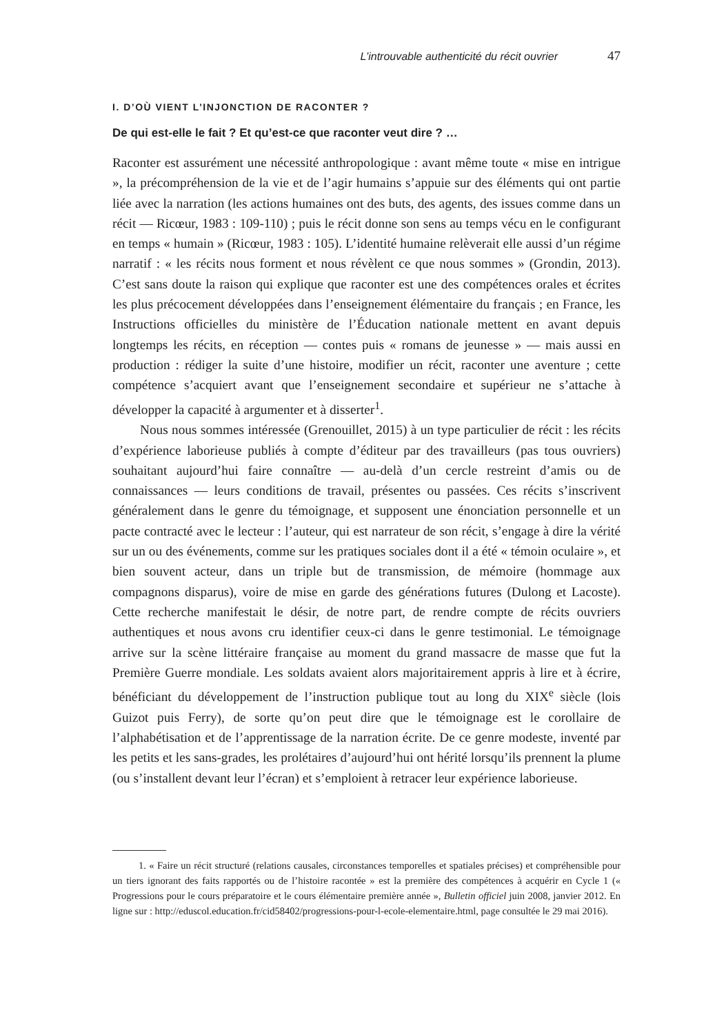L’introuvable authenticité du récit ouvrier 47
I. D’OÙ VIENT L’INJONCTION DE RACONTER ?
De qui est-elle le fait ? Et qu’est-ce que raconter veut dire ? …
Raconter est assurément une nécessité anthropologique : avant même toute « mise en intrigue », la précompréhension de la vie et de l’agir humains s’appuie sur des éléments qui ont partie liée avec la narration (les actions humaines ont des buts, des agents, des issues comme dans un récit — Ricœur, 1983 : 109-110) ; puis le récit donne son sens au temps vécu en le configurant en temps « humain » (Ricœur, 1983 : 105). L’identité humaine relèverait elle aussi d’un régime narratif : « les récits nous forment et nous révèlent ce que nous sommes » (Grondin, 2013). C’est sans doute la raison qui explique que raconter est une des compétences orales et écrites les plus précocement développées dans l’enseignement élémentaire du français ; en France, les Instructions officielles du ministère de l’Éducation nationale mettent en avant depuis longtemps les récits, en réception — contes puis « romans de jeunesse » — mais aussi en production : rédiger la suite d’une histoire, modifier un récit, raconter une aventure ; cette compétence s’acquiert avant que l’enseignement secondaire et supérieur ne s’attache à développer la capacité à argumenter et à disserter<sup>1</sup>.
Nous nous sommes intéressée (Grenouillet, 2015) à un type particulier de récit : les récits d’expérience laborieuse publiés à compte d’éditeur par des travailleurs (pas tous ouvriers) souhaitant aujourd’hui faire connaître — au-delà d’un cercle restreint d’amis ou de connaissances — leurs conditions de travail, présentes ou passées. Ces récits s’inscrivent généralement dans le genre du témoignage, et supposent une énonciation personnelle et un pacte contracté avec le lecteur : l’auteur, qui est narrateur de son récit, s’engage à dire la vérité sur un ou des événements, comme sur les pratiques sociales dont il a été « témoin oculaire », et bien souvent acteur, dans un triple but de transmission, de mémoire (hommage aux compagnons disparus), voire de mise en garde des générations futures (Dulong et Lacoste). Cette recherche manifestait le désir, de notre part, de rendre compte de récits ouvriers authentiques et nous avons cru identifier ceux-ci dans le genre testimonial. Le témoignage arrive sur la scène littéraire française au moment du grand massacre de masse que fut la Première Guerre mondiale. Les soldats avaient alors majoritairement appris à lire et à écrire, bénéficiant du développement de l’instruction publique tout au long du XIX<sup>e</sup> siècle (lois Guizot puis Ferry), de sorte qu’on peut dire que le témoignage est le corollaire de l’alphabétisation et de l’apprentissage de la narration écrite. De ce genre modeste, inventé par les petits et les sans-grades, les prolétaires d’aujourd’hui ont hérité lorsqu’ils prennent la plume (ou s’installent devant leur l’écran) et s’emploient à retracer leur expérience laborieuse.
1. « Faire un récit structuré (relations causales, circonstances temporelles et spatiales précises) et compréhensible pour un tiers ignorant des faits rapportés ou de l’histoire racontée » est la première des compétences à acquérir en Cycle 1 (« Progressions pour le cours préparatoire et le cours élémentaire première année », Bulletin officiel juin 2008, janvier 2012. En ligne sur : http://eduscol.education.fr/cid58402/progressions-pour-l-ecole-elementaire.html, page consultée le 29 mai 2016).